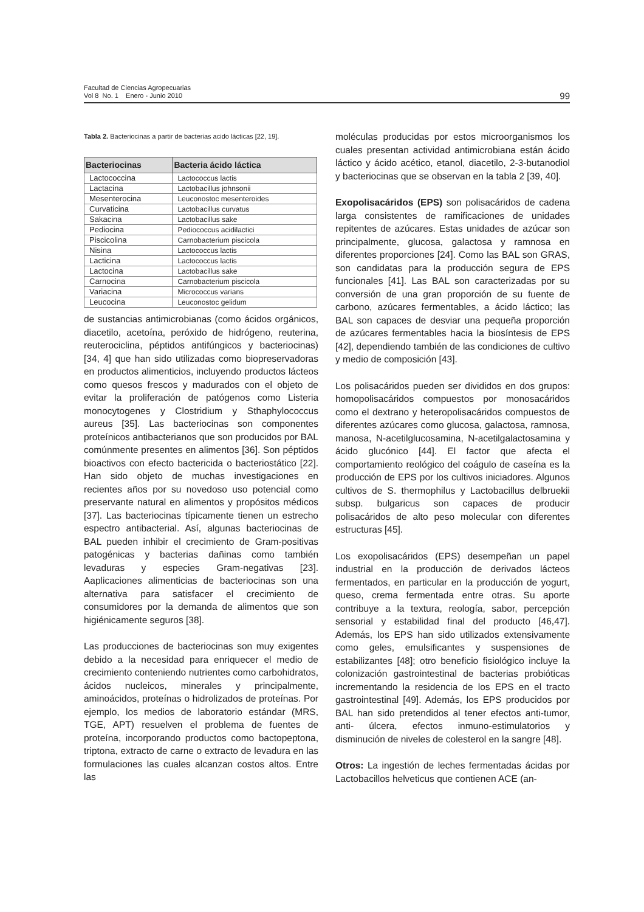Facultad de Ciencias Agropecuarias
Vol 8 No. 1 Enero - Junio 2010
99
Tabla 2. Bacteriocinas a partir de bacterias acido lácticas [22, 19].
| Bacteriocinas | Bacteria ácido láctica |
| --- | --- |
| Lactococcina | Lactococcus lactis |
| Lactacina | Lactobacillus johnsonii |
| Mesenterocina | Leuconostoc mesenteroides |
| Curvaticina | Lactobacillus curvatus |
| Sakacina | Lactobacillus sake |
| Pediocina | Pediococcus acidilactici |
| Piscicolina | Carnobacterium piscicola |
| Nisina | Lactococcus lactis |
| Lacticina | Lactococcus lactis |
| Lactocina | Lactobacillus sake |
| Carnocina | Carnobacterium piscicola |
| Variacina | Micrococcus varians |
| Leucocina | Leuconostoc gelidum |
de sustancias antimicrobianas (como ácidos orgánicos, diacetilo, acetoína, peróxido de hidrógeno, reuterina, reuterociclina, péptidos antifúngicos y bacteriocinas) [34, 4] que han sido utilizadas como biopreservadoras en productos alimenticios, incluyendo productos lácteos como quesos frescos y madurados con el objeto de evitar la proliferación de patógenos como Listeria monocytogenes y Clostridium y Sthaphylococcus aureus [35]. Las bacteriocinas son componentes proteínicos antibacterianos que son producidos por BAL comúnmente presentes en alimentos [36]. Son péptidos bioactivos con efecto bactericida o bacteriostático [22]. Han sido objeto de muchas investigaciones en recientes años por su novedoso uso potencial como preservante natural en alimentos y propósitos médicos [37]. Las bacteriocinas típicamente tienen un estrecho espectro antibacterial. Así, algunas bacteriocinas de BAL pueden inhibir el crecimiento de Gram-positivas patogénicas y bacterias dañinas como también levaduras y especies Gram-negativas [23]. Aaplicaciones alimenticias de bacteriocinas son una alternativa para satisfacer el crecimiento de consumidores por la demanda de alimentos que son higiénicamente seguros [38].
Las producciones de bacteriocinas son muy exigentes debido a la necesidad para enriquecer el medio de crecimiento conteniendo nutrientes como carbohidratos, ácidos nucleicos, minerales y principalmente, aminoácidos, proteínas o hidrolizados de proteínas. Por ejemplo, los medios de laboratorio estándar (MRS, TGE, APT) resuelven el problema de fuentes de proteína, incorporando productos como bactopeptona, triptona, extracto de carne o extracto de levadura en las formulaciones las cuales alcanzan costos altos. Entre las
moléculas producidas por estos microorganismos los cuales presentan actividad antimicrobiana están ácido láctico y ácido acético, etanol, diacetilo, 2-3-butanodiol y bacteriocinas que se observan en la tabla 2 [39, 40].
Exopolisacáridos (EPS) son polisacáridos de cadena larga consistentes de ramificaciones de unidades repitentes de azúcares. Estas unidades de azúcar son principalmente, glucosa, galactosa y ramnosa en diferentes proporciones [24]. Como las BAL son GRAS, son candidatas para la producción segura de EPS funcionales [41]. Las BAL son caracterizadas por su conversión de una gran proporción de su fuente de carbono, azúcares fermentables, a ácido láctico; las BAL son capaces de desviar una pequeña proporción de azúcares fermentables hacia la biosíntesis de EPS [42], dependiendo también de las condiciones de cultivo y medio de composición [43].
Los polisacáridos pueden ser divididos en dos grupos: homopolisacáridos compuestos por monosacáridos como el dextrano y heteropolisacáridos compuestos de diferentes azúcares como glucosa, galactosa, ramnosa, manosa, N-acetilglucosamina, N-acetilgalactosamina y ácido glucónico [44]. El factor que afecta el comportamiento reológico del coágulo de caseína es la producción de EPS por los cultivos iniciadores. Algunos cultivos de S. thermophilus y Lactobacillus delbruekii subsp. bulgaricus son capaces de producir polisacáridos de alto peso molecular con diferentes estructuras [45].
Los exopolisacáridos (EPS) desempeñan un papel industrial en la producción de derivados lácteos fermentados, en particular en la producción de yogurt, queso, crema fermentada entre otras. Su aporte contribuye a la textura, reología, sabor, percepción sensorial y estabilidad final del producto [46,47]. Además, los EPS han sido utilizados extensivamente como geles, emulsificantes y suspensiones de estabilizantes [48]; otro beneficio fisiológico incluye la colonización gastrointestinal de bacterias probióticas incrementando la residencia de los EPS en el tracto gastrointestinal [49]. Además, los EPS producidos por BAL han sido pretendidos al tener efectos anti-tumor, anti- úlcera, efectos inmuno-estimulatorios y disminución de niveles de colesterol en la sangre [48].
Otros: La ingestión de leches fermentadas ácidas por Lactobacillos helveticus que contienen ACE (an-